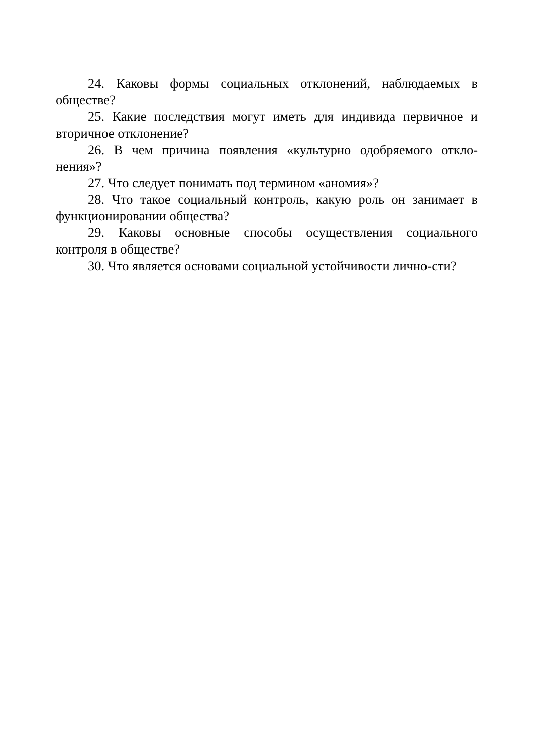24. Каковы формы социальных отклонений, наблюдаемых в обществе?
25. Какие последствия могут иметь для индивида первичное и вторичное отклонение?
26. В чем причина появления «культурно одобряемого откло-нения»?
27. Что следует понимать под термином «аномия»?
28. Что такое социальный контроль, какую роль он занимает в функционировании общества?
29. Каковы основные способы осуществления социального контроля в обществе?
30. Что является основами социальной устойчивости лично-сти?